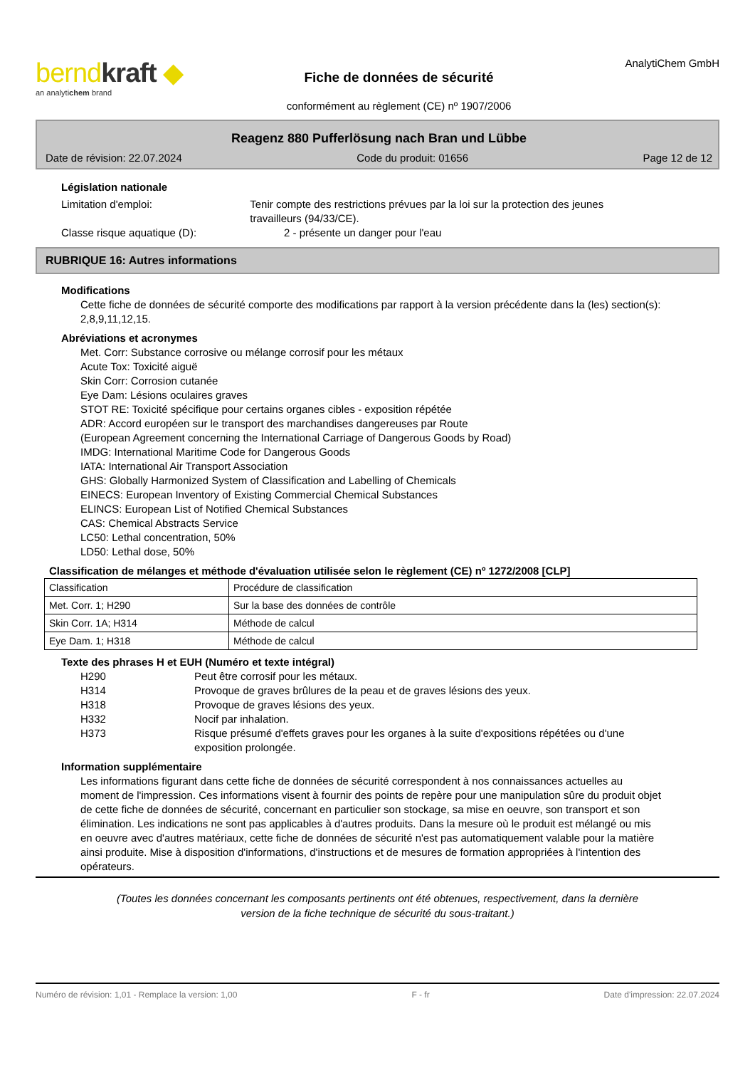berndkraft ◆
an analytichem brand
Fiche de données de sécurité
conformément au règlement (CE) nº 1907/2006
AnalytiChem GmbH
Reagenz 880 Pufferlösung nach Bran und Lübbe
Date de révision: 22.07.2024 Code du produit: 01656 Page 12 de 12
Législation nationale
Limitation d'emploi: Tenir compte des restrictions prévues par la loi sur la protection des jeunes travailleurs (94/33/CE).
Classe risque aquatique (D): 2 - présente un danger pour l'eau
RUBRIQUE 16: Autres informations
Modifications
Cette fiche de données de sécurité comporte des modifications par rapport à la version précédente dans la (les) section(s): 2,8,9,11,12,15.
Abréviations et acronymes
Met. Corr: Substance corrosive ou mélange corrosif pour les métaux
Acute Tox: Toxicité aiguë
Skin Corr: Corrosion cutanée
Eye Dam: Lésions oculaires graves
STOT RE: Toxicité spécifique pour certains organes cibles - exposition répétée
ADR: Accord européen sur le transport des marchandises dangereuses par Route
(European Agreement concerning the International Carriage of Dangerous Goods by Road)
IMDG: International Maritime Code for Dangerous Goods
IATA: International Air Transport Association
GHS: Globally Harmonized System of Classification and Labelling of Chemicals
EINECS: European Inventory of Existing Commercial Chemical Substances
ELINCS: European List of Notified Chemical Substances
CAS: Chemical Abstracts Service
LC50: Lethal concentration, 50%
LD50: Lethal dose, 50%
Classification de mélanges et méthode d'évaluation utilisée selon le règlement (CE) nº 1272/2008 [CLP]
| Classification | Procédure de classification |
| Met. Corr. 1; H290 | Sur la base des données de contrôle |
| Skin Corr. 1A; H314 | Méthode de calcul |
| Eye Dam. 1; H318 | Méthode de calcul |
Texte des phrases H et EUH (Numéro et texte intégral)
H290 Peut être corrosif pour les métaux.
H314 Provoque de graves brûlures de la peau et de graves lésions des yeux.
H318 Provoque de graves lésions des yeux.
H332 Nocif par inhalation.
H373 Risque présumé d'effets graves pour les organes à la suite d'expositions répétées ou d'une exposition prolongée.
Information supplémentaire
Les informations figurant dans cette fiche de données de sécurité correspondent à nos connaissances actuelles au moment de l'impression. Ces informations visent à fournir des points de repère pour une manipulation sûre du produit objet de cette fiche de données de sécurité, concernant en particulier son stockage, sa mise en oeuvre, son transport et son élimination. Les indications ne sont pas applicables à d'autres produits. Dans la mesure où le produit est mélangé ou mis en oeuvre avec d'autres matériaux, cette fiche de données de sécurité n'est pas automatiquement valable pour la matière ainsi produite. Mise à disposition d'informations, d'instructions et de mesures de formation appropriées à l'intention des opérateurs.
(Toutes les données concernant les composants pertinents ont été obtenues, respectivement, dans la dernière
version de la fiche technique de sécurité du sous-traitant.)
Numéro de révision: 1,01 - Remplace la version: 1,00 F - fr Date d'impression: 22.07.2024